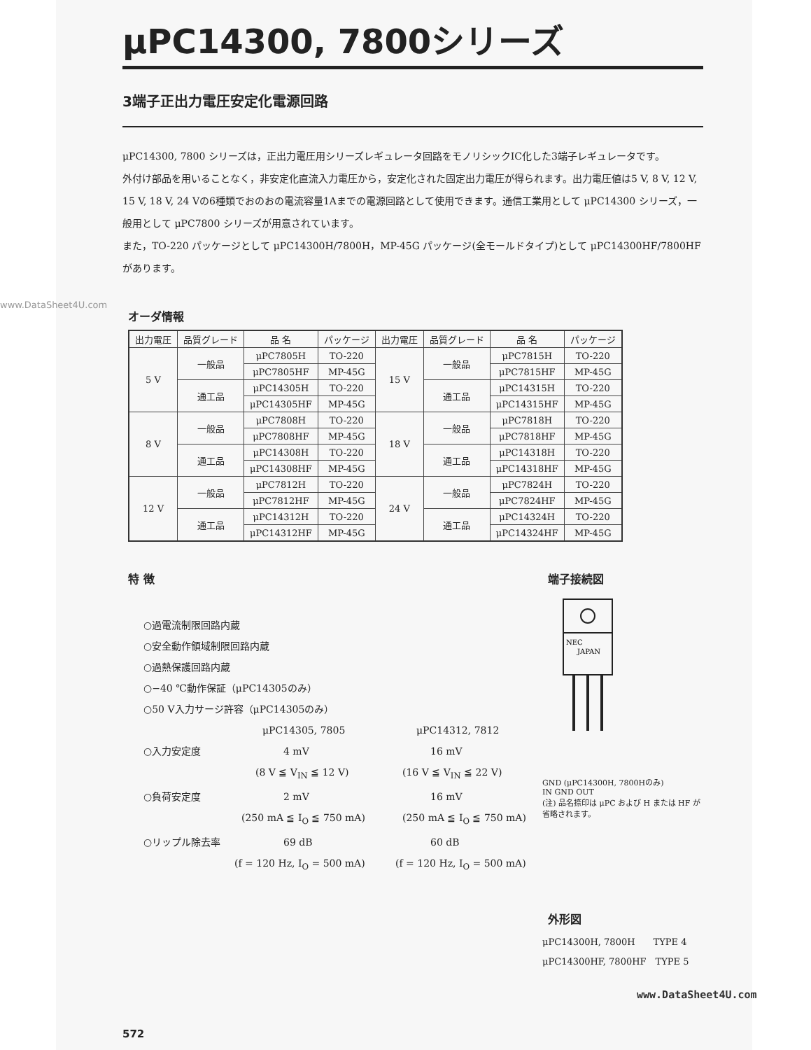www.DataSheet4U.com
μPC14300, 7800シリーズ
3端子正出力電圧安定化電源回路
μPC14300, 7800 シリーズは，正出力電圧用シリーズレギュレータ回路をモノリシックIC化した3端子レギュレータです。
外付け部品を用いることなく，非安定化直流入力電圧から，安定化された固定出力電圧が得られます。出力電圧値は5 V, 8 V, 12 V, 15 V, 18 V, 24 Vの6種類でおのおの電流容量1Aまでの電源回路として使用できます。通信工業用として μPC14300 シリーズ，一般用として μPC7800 シリーズが用意されています。
また，TO-220 パッケージとして μPC14300H/7800H，MP-45G パッケージ(全モールドタイプ)として μPC14300HF/7800HF があります。
オーダ情報
| 出力電圧 | 品質グレード | 品 名 | パッケージ | 出力電圧 | 品質グレード | 品 名 | パッケージ |
| --- | --- | --- | --- | --- | --- | --- | --- |
| 5 V | 一般品 | μPC7805H | TO-220 | 15 V | 一般品 | μPC7815H | TO-220 |
| | | μPC7805HF | MP-45G | | | μPC7815HF | MP-45G |
| | 通工品 | μPC14305H | TO-220 | | 通工品 | μPC14315H | TO-220 |
| | | μPC14305HF | MP-45G | | | μPC14315HF | MP-45G |
| 8 V | 一般品 | μPC7808H | TO-220 | 18 V | 一般品 | μPC7818H | TO-220 |
| | | μPC7808HF | MP-45G | | | μPC7818HF | MP-45G |
| | 通工品 | μPC14308H | TO-220 | | 通工品 | μPC14318H | TO-220 |
| | | μPC14308HF | MP-45G | | | μPC14318HF | MP-45G |
| 12 V | 一般品 | μPC7812H | TO-220 | 24 V | 一般品 | μPC7824H | TO-220 |
| | | μPC7812HF | MP-45G | | | μPC7824HF | MP-45G |
| | 通工品 | μPC14312H | TO-220 | | 通工品 | μPC14324H | TO-220 |
| | | μPC14312HF | MP-45G | | | μPC14324HF | MP-45G |
特 徴
○過電流制限回路内蔵
○安全動作領域制限回路内蔵
○過熱保護回路内蔵
○−40 ℃動作保証（μPC14305のみ）
○50 V入力サージ許容（μPC14305のみ）
μPC14305, 7805 μPC14312, 7812
○入力安定度 4 mV 16 mV
(8 V ≦ V<sub>IN</sub> ≦ 12 V) (16 V ≦ V<sub>IN</sub> ≦ 22 V)
○負荷安定度 2 mV 16 mV
(250 mA ≦ I<sub>O</sub> ≦ 750 mA) (250 mA ≦ I<sub>O</sub> ≦ 750 mA)
○リップル除去率 69 dB 60 dB
(f = 120 Hz, I<sub>O</sub> = 500 mA) (f = 120 Hz, I<sub>O</sub> = 500 mA)
端子接続図
NEC
JAPAN
GND (μPC14300H, 7800Hのみ)
IN GND OUT
(注) 品名捺印は μPC および H または HF が省略されます。
外形図
μPC14300H, 7800H　　TYPE 4
μPC14300HF, 7800HF　TYPE 5
572
www.DataSheet4U.com